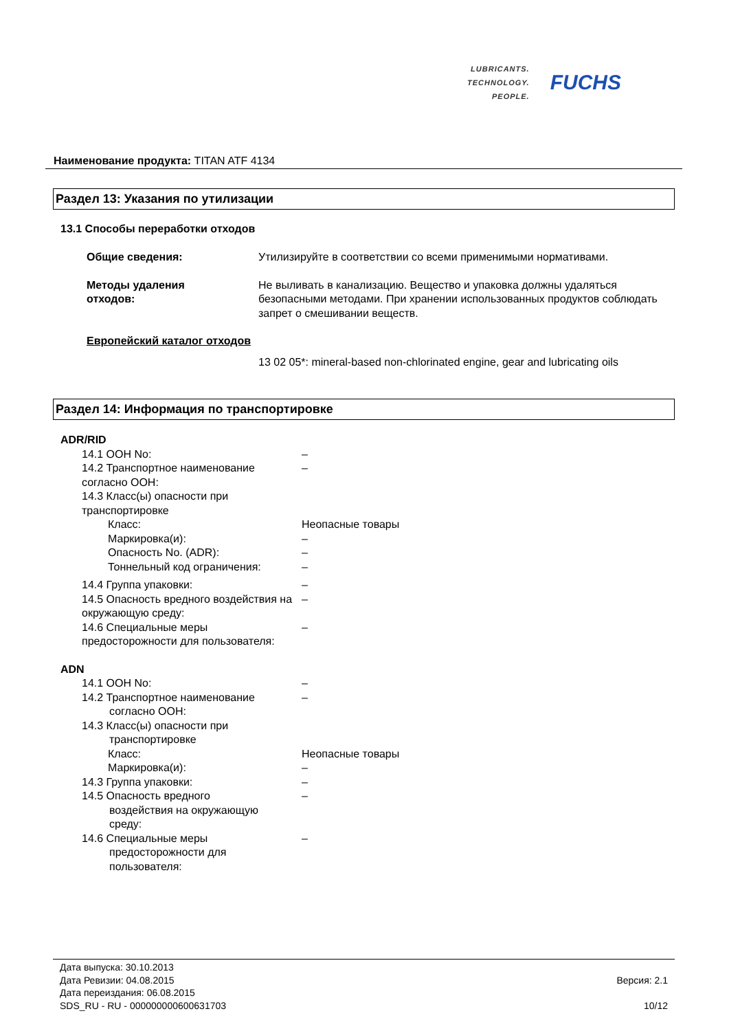LUBRICANTS.
TECHNOLOGY.
PEOPLE.
FUCHS
Наименование продукта: TITAN ATF 4134
Раздел 13: Указания по утилизации
13.1 Способы переработки отходов
| Общие сведения: | Утилизируйте в соответствии со всеми применимыми нормативами. |
| Методы удаления отходов: | Не выливать в канализацию. Вещество и упаковка должны удаляться безопасными методами. При хранении использованных продуктов соблюдать запрет о смешивании веществ. |
Европейский каталог отходов
13 02 05*: mineral-based non-chlorinated engine, gear and lubricating oils
Раздел 14: Информация по транспортировке
ADR/RID
| 14.1 ООН No: | – |
| 14.2 Транспортное наименование согласно ООН: | – |
| 14.3 Класс(ы) опасности при транспортировке | |
| Класс: | Неопасные товары |
| Маркировка(и): | – |
| Опасность No. (ADR): | – |
| Тоннельный код ограничения: | – |
| 14.4 Группа упаковки: | – |
| 14.5 Опасность вредного воздействия на окружающую среду: | – |
| 14.6 Специальные меры предосторожности для пользователя: | – |
ADN
| 14.1 ООН No: | – |
| 14.2 Транспортное наименование согласно ООН: | – |
| 14.3 Класс(ы) опасности при транспортировке | |
| Класс: | Неопасные товары |
| Маркировка(и): | – |
| 14.3 Группа упаковки: | – |
| 14.5 Опасность вредного воздействия на окружающую среду: | – |
| 14.6 Специальные меры предосторожности для пользователя: | – |
Дата выпуска: 30.10.2013
Дата Ревизии: 04.08.2015
Дата переиздания: 06.08.2015
SDS_RU - RU - 000000000600631703
Версия: 2.1
10/12